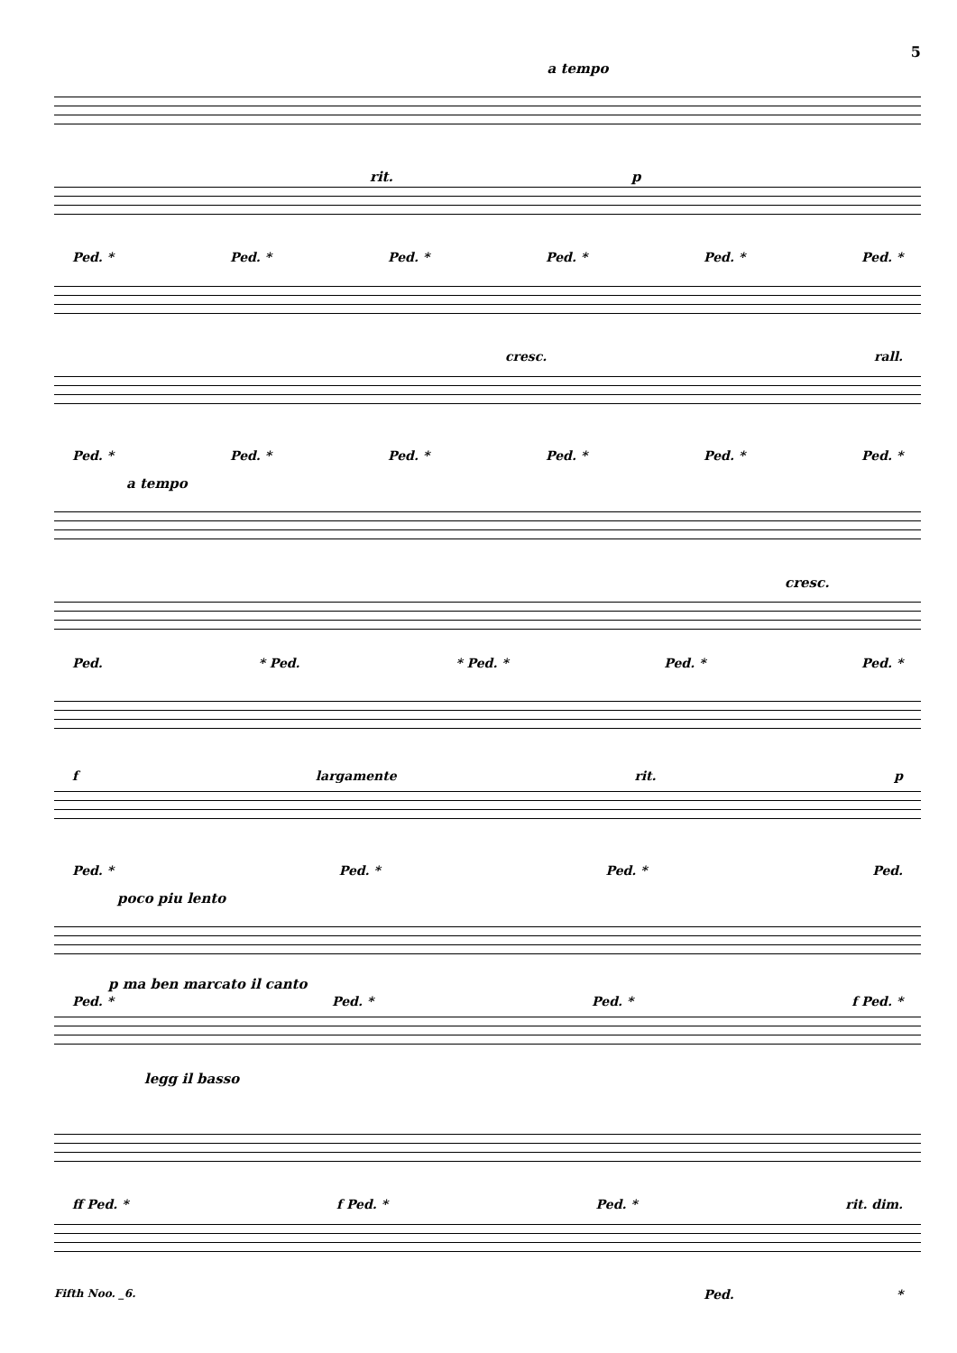5
a tempo
Ped. * Ped. * Ped. * Ped. * Ped. * Ped. *
rit. p
cresc. rall.
Ped. * Ped. * Ped. * Ped. * Ped. * Ped. *
a tempo
cresc.
Ped. * Ped. * Ped. * Ped. * Ped. *
f largamente rit. p
Ped. * Ped. * Ped. * Ped.
poco piu lento
p ma ben marcato il canto
Ped. * Ped. * Ped. * f Ped. *
legg il basso
ff Ped. * f Ped. * Ped. * rit. dim.
Ped. *
Fifth Noo. _6.